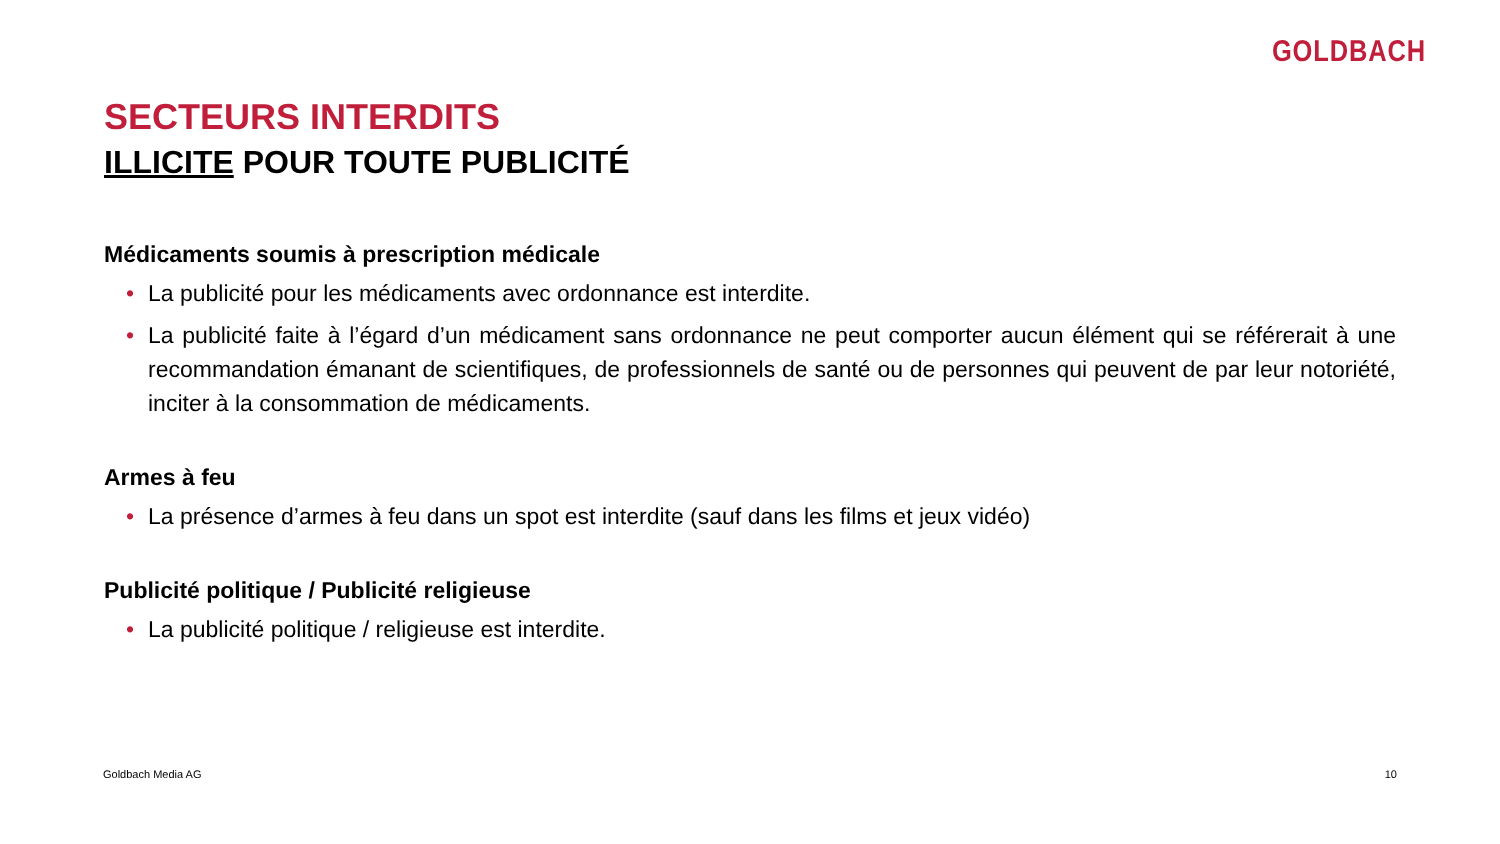GOLDBACH
SECTEURS INTERDITS
ILLICITE POUR TOUTE PUBLICITÉ
Médicaments soumis à prescription médicale
• La publicité pour les médicaments avec ordonnance est interdite.
• La publicité faite à l’égard d’un médicament sans ordonnance ne peut comporter aucun élément qui se référerait à une recommandation émanant de scientifiques, de professionnels de santé ou de personnes qui peuvent de par leur notoriété, inciter à la consommation de médicaments.
Armes à feu
• La présence d’armes à feu dans un spot est interdite (sauf dans les films et jeux vidéo)
Publicité politique / Publicité religieuse
• La publicité politique / religieuse est interdite.
Goldbach Media AG 10